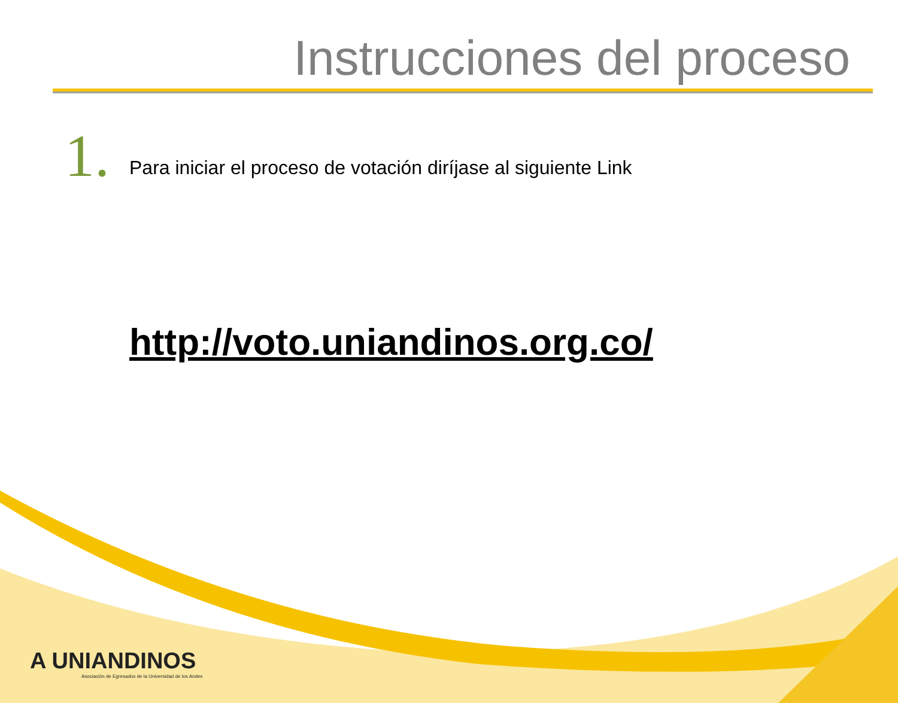Instrucciones del proceso
1.
Para iniciar el proceso de votación diríjase al siguiente Link
http://voto.uniandinos.org.co/
A UNIANDINOS
Asociación de Egresados de la Universidad de los Andes